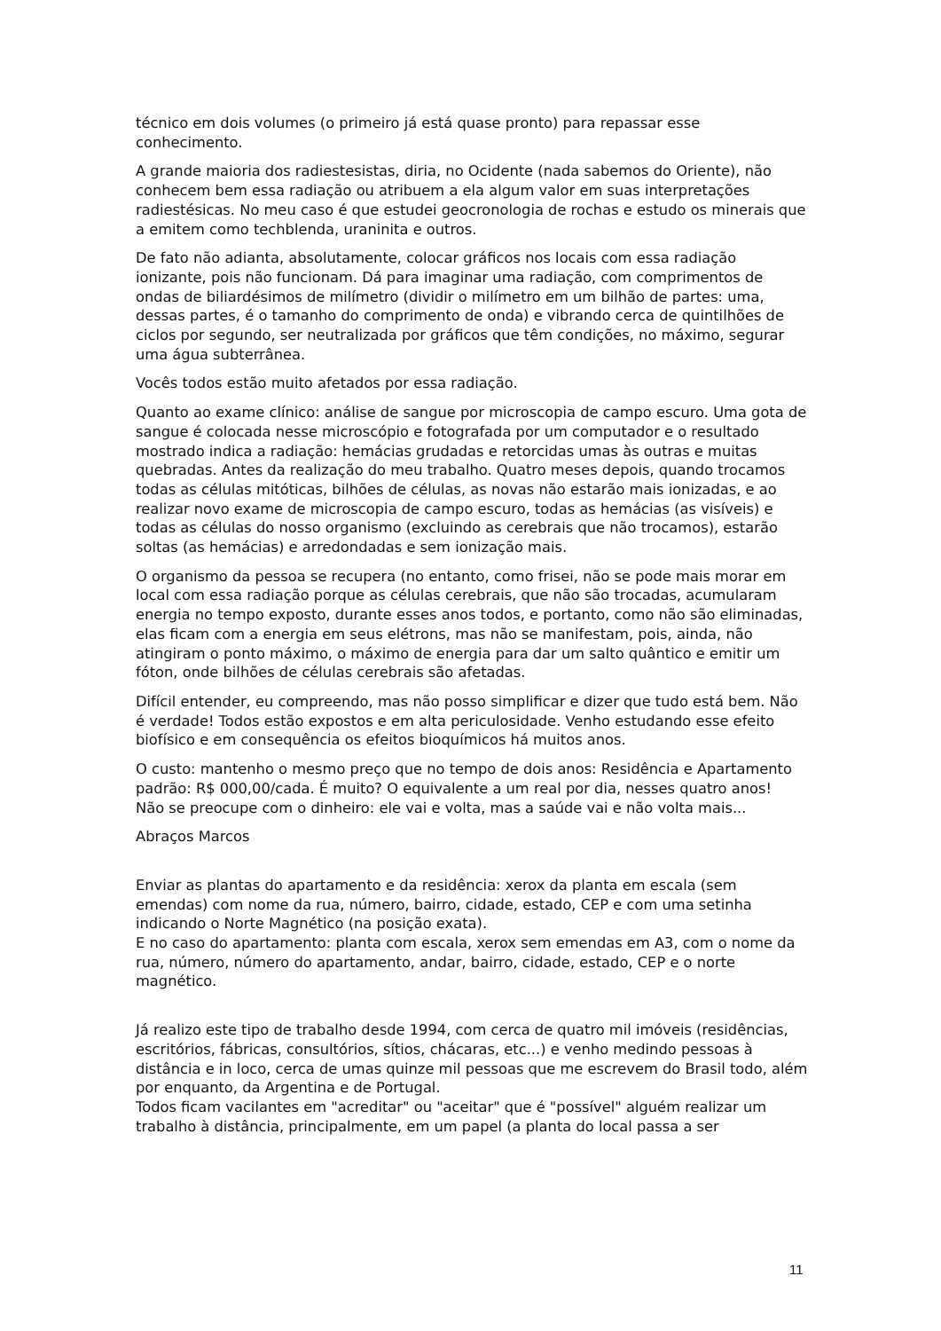técnico em dois volumes (o primeiro já está quase pronto) para repassar esse conhecimento.
A grande maioria dos radiestesistas, diria, no Ocidente (nada sabemos do Oriente), não conhecem bem essa radiação ou atribuem a ela algum valor em suas interpretações radiestésicas. No meu caso é que estudei geocronologia de rochas e estudo os minerais que a emitem como techblenda, uraninita e outros.
De fato não adianta, absolutamente, colocar gráficos nos locais com essa radiação ionizante, pois não funcionam. Dá para imaginar uma radiação, com comprimentos de ondas de biliardésimos de milímetro (dividir o milímetro em um bilhão de partes: uma, dessas partes, é o tamanho do comprimento de onda) e vibrando cerca de quintilhões de ciclos por segundo, ser neutralizada por gráficos que têm condições, no máximo, segurar uma água subterrânea.
Vocês todos estão muito afetados por essa radiação.
Quanto ao exame clínico: análise de sangue por microscopia de campo escuro. Uma gota de sangue é colocada nesse microscópio e fotografada por um computador e o resultado mostrado indica a radiação: hemácias grudadas e retorcidas umas às outras e muitas quebradas. Antes da realização do meu trabalho. Quatro meses depois, quando trocamos todas as células mitóticas, bilhões de células, as novas não estarão mais ionizadas, e ao realizar novo exame de microscopia de campo escuro, todas as hemácias (as visíveis) e todas as células do nosso organismo (excluindo as cerebrais que não trocamos), estarão soltas (as hemácias) e arredondadas e sem ionização mais.
O organismo da pessoa se recupera (no entanto, como frisei, não se pode mais morar em local com essa radiação porque as células cerebrais, que não são trocadas, acumularam energia no tempo exposto, durante esses anos todos, e portanto, como não são eliminadas, elas ficam com a energia em seus elétrons, mas não se manifestam, pois, ainda, não atingiram o ponto máximo, o máximo de energia para dar um salto quântico e emitir um fóton, onde bilhões de células cerebrais são afetadas.
Difícil entender, eu compreendo, mas não posso simplificar e dizer que tudo está bem. Não é verdade! Todos estão expostos e em alta periculosidade. Venho estudando esse efeito biofísico e em consequência os efeitos bioquímicos há muitos anos.
O custo: mantenho o mesmo preço que no tempo de dois anos: Residência e Apartamento padrão: R$ 000,00/cada. É muito? O equivalente a um real por dia, nesses quatro anos!
Não se preocupe com o dinheiro: ele vai e volta, mas a saúde vai e não volta mais...
Abraços Marcos
Enviar as plantas do apartamento e da residência: xerox da planta em escala (sem emendas) com nome da rua, número, bairro, cidade, estado, CEP e com uma setinha indicando o Norte Magnético (na posição exata).
E no caso do apartamento: planta com escala, xerox sem emendas em A3, com o nome da rua, número, número do apartamento, andar, bairro, cidade, estado, CEP e o norte magnético.
Já realizo este tipo de trabalho desde 1994, com cerca de quatro mil imóveis (residências, escritórios, fábricas, consultórios, sítios, chácaras, etc...) e venho medindo pessoas à distância e in loco, cerca de umas quinze mil pessoas que me escrevem do Brasil todo, além por enquanto, da Argentina e de Portugal.
Todos ficam vacilantes em "acreditar" ou "aceitar" que é "possível" alguém realizar um trabalho à distância, principalmente, em um papel (a planta do local passa a ser
11